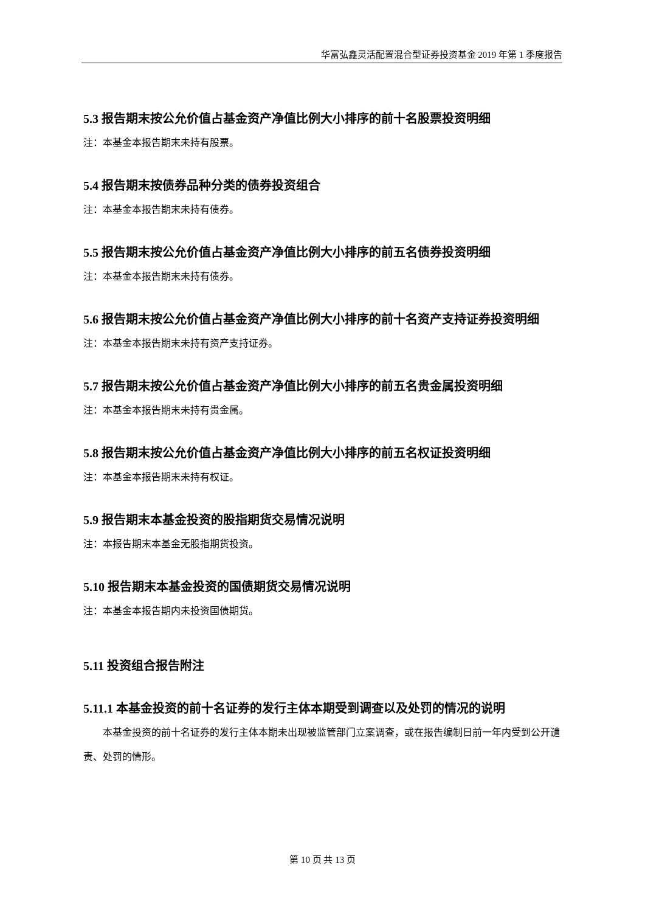华富弘鑫灵活配置混合型证券投资基金 2019 年第 1 季度报告
5.3 报告期末按公允价值占基金资产净值比例大小排序的前十名股票投资明细
注：本基金本报告期末未持有股票。
5.4 报告期末按债券品种分类的债券投资组合
注：本基金本报告期末未持有债券。
5.5 报告期末按公允价值占基金资产净值比例大小排序的前五名债券投资明细
注：本基金本报告期末未持有债券。
5.6 报告期末按公允价值占基金资产净值比例大小排序的前十名资产支持证券投资明细
注：本基金本报告期末未持有资产支持证券。
5.7 报告期末按公允价值占基金资产净值比例大小排序的前五名贵金属投资明细
注：本基金本报告期末未持有贵金属。
5.8 报告期末按公允价值占基金资产净值比例大小排序的前五名权证投资明细
注：本基金本报告期末未持有权证。
5.9 报告期末本基金投资的股指期货交易情况说明
注：本报告期末本基金无股指期货投资。
5.10 报告期末本基金投资的国债期货交易情况说明
注：本基金本报告期内未投资国债期货。
5.11 投资组合报告附注
5.11.1 本基金投资的前十名证券的发行主体本期受到调查以及处罚的情况的说明
本基金投资的前十名证券的发行主体本期未出现被监管部门立案调查，或在报告编制日前一年内受到公开谴责、处罚的情形。
第 10 页 共 13 页